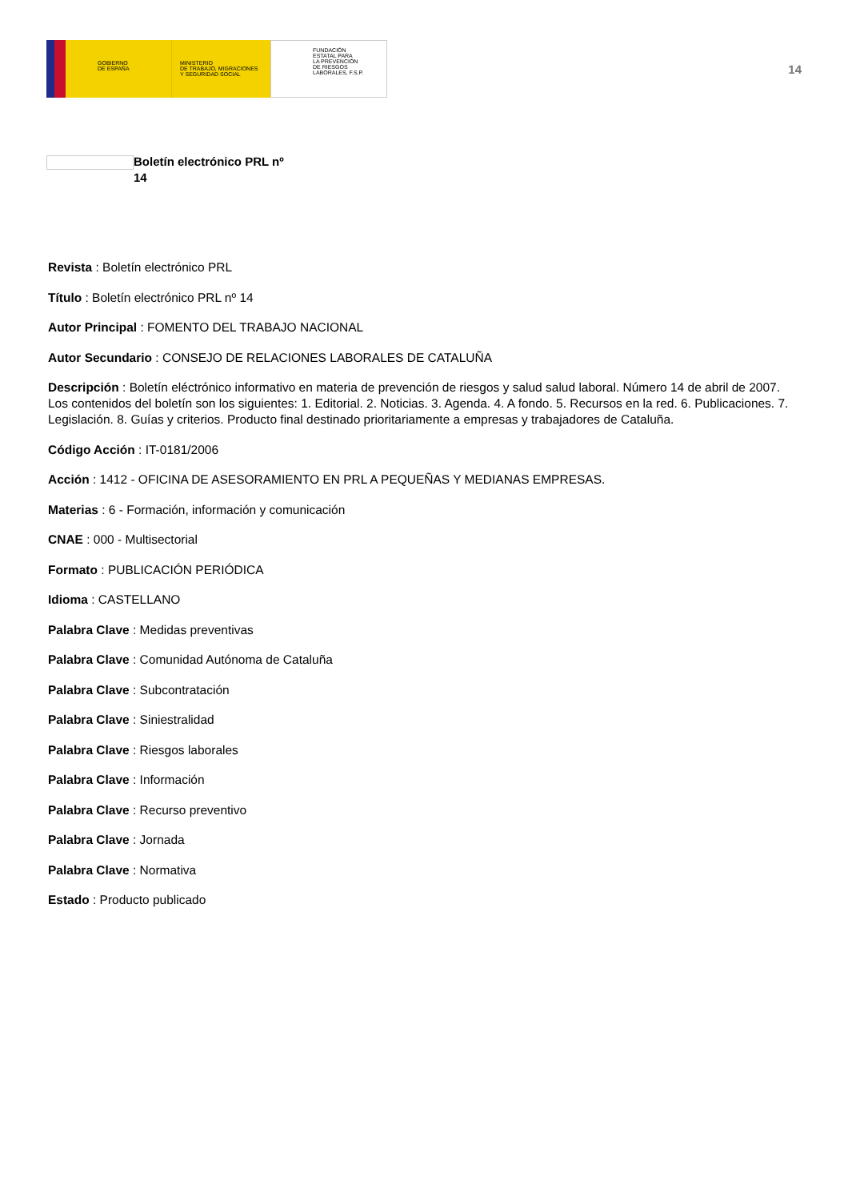GOBIERNO
DE ESPAÑA
MINISTERIO
DE TRABAJO, MIGRACIONES
Y SEGURIDAD SOCIAL
FUNDACIÓN
ESTATAL PARA
LA PREVENCIÓN
DE RIESGOS
LABORALES, F.S.P.
14
Boletín electrónico PRL nº
14
Revista : Boletín electrónico PRL
Título : Boletín electrónico PRL nº 14
Autor Principal : FOMENTO DEL TRABAJO NACIONAL
Autor Secundario : CONSEJO DE RELACIONES LABORALES DE CATALUÑA
Descripción : Boletín eléctrónico informativo en materia de prevención de riesgos y salud salud laboral. Número 14 de abril de 2007. Los contenidos del boletín son los siguientes: 1. Editorial. 2. Noticias. 3. Agenda. 4. A fondo. 5. Recursos en la red. 6. Publicaciones. 7. Legislación. 8. Guías y criterios. Producto final destinado prioritariamente a empresas y trabajadores de Cataluña.
Código Acción : IT-0181/2006
Acción : 1412 - OFICINA DE ASESORAMIENTO EN PRL A PEQUEÑAS Y MEDIANAS EMPRESAS.
Materias : 6 - Formación, información y comunicación
CNAE : 000 - Multisectorial
Formato : PUBLICACIÓN PERIÓDICA
Idioma : CASTELLANO
Palabra Clave : Medidas preventivas
Palabra Clave : Comunidad Autónoma de Cataluña
Palabra Clave : Subcontratación
Palabra Clave : Siniestralidad
Palabra Clave : Riesgos laborales
Palabra Clave : Información
Palabra Clave : Recurso preventivo
Palabra Clave : Jornada
Palabra Clave : Normativa
Estado : Producto publicado